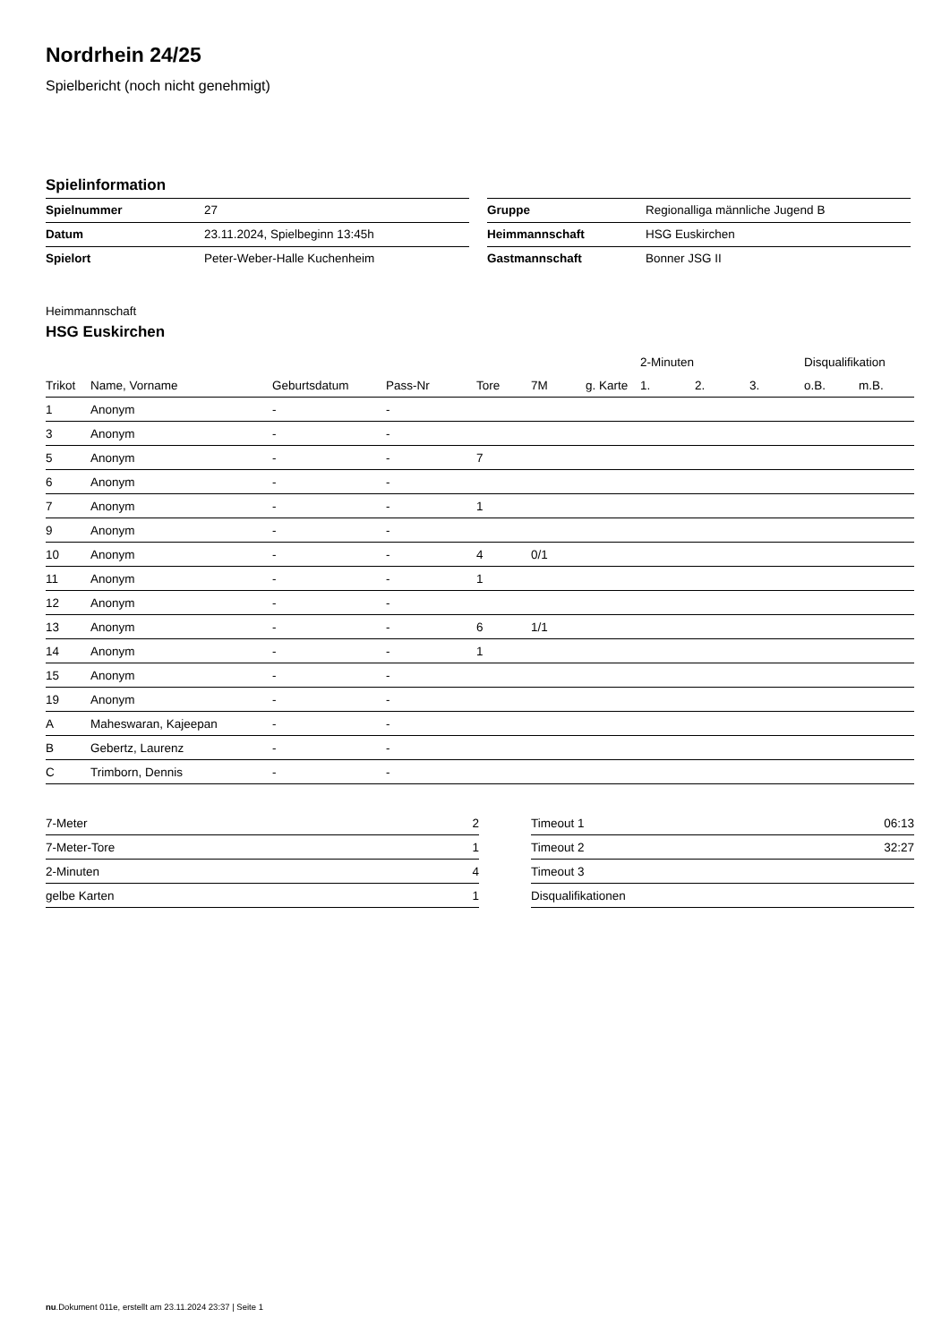Nordrhein 24/25
Spielbericht (noch nicht genehmigt)
Spielinformation
| Spielnummer | 27 |
| Datum | 23.11.2024, Spielbeginn 13:45h |
| Spielort | Peter-Weber-Halle Kuchenheim |
| Gruppe | Regionalliga männliche Jugend B |
| Heimmannschaft | HSG Euskirchen |
| Gastmannschaft | Bonner JSG II |
Heimmannschaft
HSG Euskirchen
| | | | | | | | 2-Minuten | | | Disqualifikation | |
| --- | --- | --- | --- | --- | --- | --- | --- | --- | --- | --- | --- |
| Trikot | Name, Vorname | Geburtsdatum | Pass-Nr | Tore | 7M | g. Karte | 1. | 2. | 3. | o.B. | m.B. |
| 1 | Anonym | - | - | | | | | | | | |
| 3 | Anonym | - | - | | | | | | | | |
| 5 | Anonym | - | - | 7 | | | | | | | |
| 6 | Anonym | - | - | | | | | | | | |
| 7 | Anonym | - | - | 1 | | | | | | | |
| 9 | Anonym | - | - | | | | | | | | |
| 10 | Anonym | - | - | 4 | 0/1 | | | | | | |
| 11 | Anonym | - | - | 1 | | | | | | | |
| 12 | Anonym | - | - | | | | | | | | |
| 13 | Anonym | - | - | 6 | 1/1 | | | | | | |
| 14 | Anonym | - | - | 1 | | | | | | | |
| 15 | Anonym | - | - | | | | | | | | |
| 19 | Anonym | - | - | | | | | | | | |
| A | Maheswaran, Kajeepan | - | - | | | | | | | | |
| B | Gebertz, Laurenz | - | - | | | | | | | | |
| C | Trimborn, Dennis | - | - | | | | | | | | |
| 7-Meter | 2 |
| 7-Meter-Tore | 1 |
| 2-Minuten | 4 |
| gelbe Karten | 1 |
| Timeout 1 | 06:13 |
| Timeout 2 | 32:27 |
| Timeout 3 | |
| Disqualifikationen | |
nu.Dokument 011e, erstellt am 23.11.2024 23:37 | Seite 1